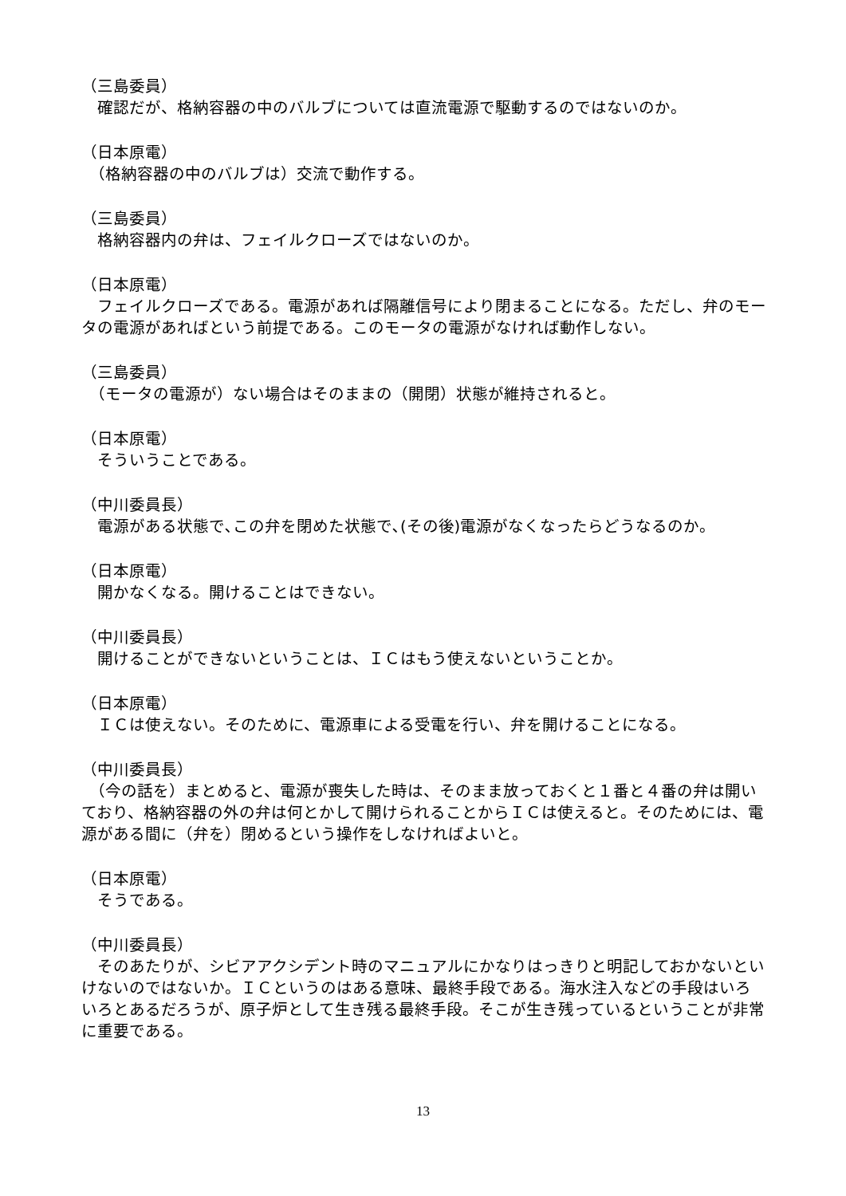（三島委員）
　確認だが、格納容器の中のバルブについては直流電源で駆動するのではないのか。
（日本原電）
　（格納容器の中のバルブは）交流で動作する。
（三島委員）
　格納容器内の弁は、フェイルクローズではないのか。
（日本原電）
　フェイルクローズである。電源があれば隔離信号により閉まることになる。ただし、弁のモータの電源があればという前提である。このモータの電源がなければ動作しない。
（三島委員）
　（モータの電源が）ない場合はそのままの（開閉）状態が維持されると。
（日本原電）
　そういうことである。
（中川委員長）
　電源がある状態で､この弁を閉めた状態で､(その後)電源がなくなったらどうなるのか。
（日本原電）
　開かなくなる。開けることはできない。
（中川委員長）
　開けることができないということは、ＩＣはもう使えないということか。
（日本原電）
　ＩＣは使えない。そのために、電源車による受電を行い、弁を開けることになる。
（中川委員長）
　（今の話を）まとめると、電源が喪失した時は、そのまま放っておくと１番と４番の弁は開いており、格納容器の外の弁は何とかして開けられることからＩＣは使えると。そのためには、電源がある間に（弁を）閉めるという操作をしなければよいと。
（日本原電）
　そうである。
（中川委員長）
　そのあたりが、シビアアクシデント時のマニュアルにかなりはっきりと明記しておかないといけないのではないか。ＩＣというのはある意味、最終手段である。海水注入などの手段はいろいろとあるだろうが、原子炉として生き残る最終手段。そこが生き残っているということが非常に重要である。
13